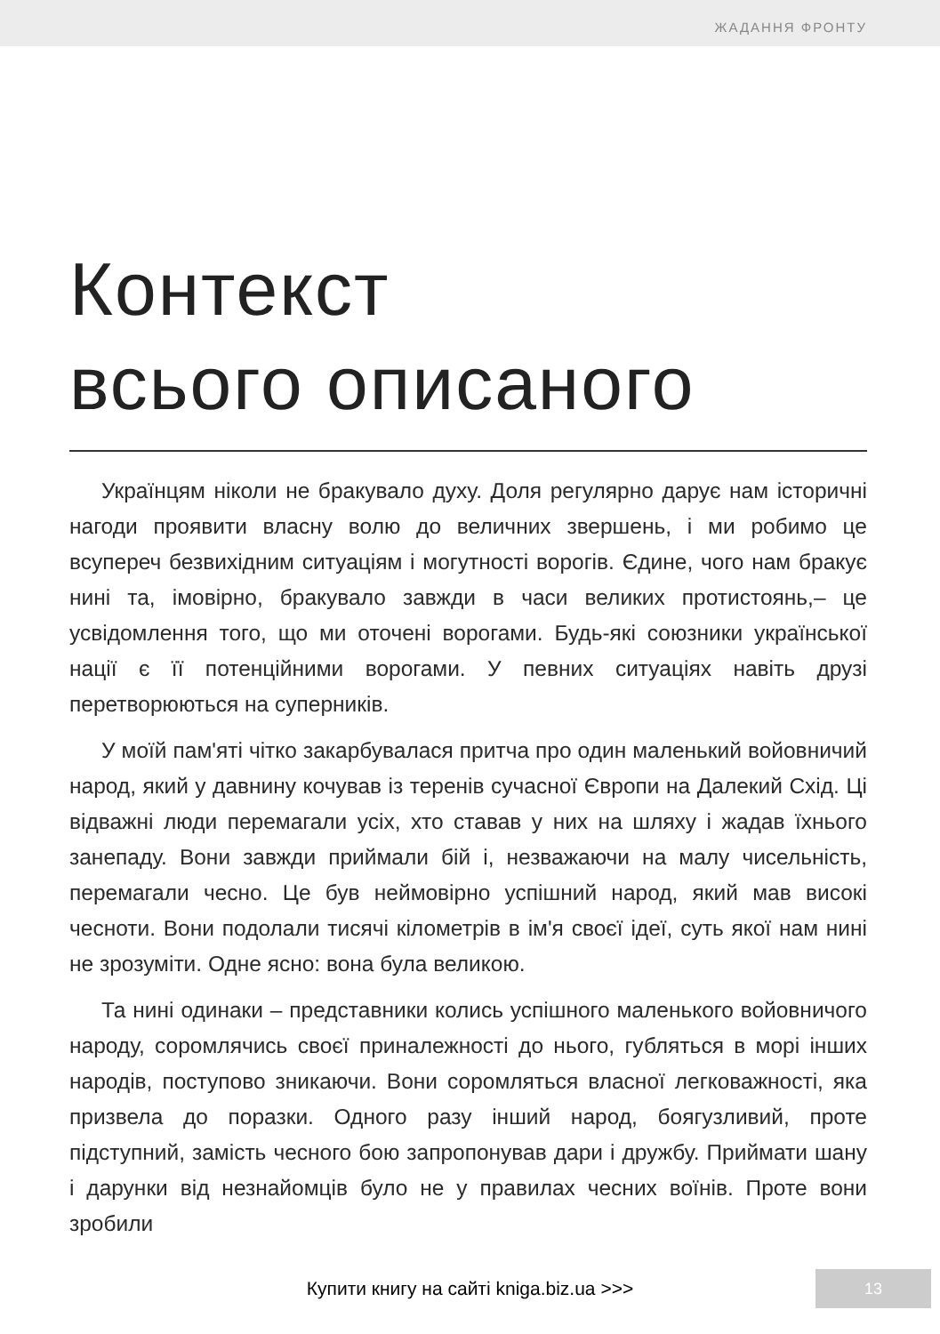ЖАДАННЯ ФРОНТУ
Контекст
всього описаного
Українцям ніколи не бракувало духу. Доля регулярно дарує нам історичні нагоди проявити власну волю до величних звершень, і ми робимо це всупереч безвихідним ситуаціям і могутності ворогів. Єдине, чого нам бракує нині та, імовірно, бракувало завжди в часи великих протистоянь,– це усвідомлення того, що ми оточені ворогами. Будь-які союзники української нації є її потенційними ворогами. У певних ситуаціях навіть друзі перетворюються на суперників.
У моїй пам'яті чітко закарбувалася притча про один маленький войовничий народ, який у давнину кочував із теренів сучасної Європи на Далекий Схід. Ці відважні люди перемагали усіх, хто ставав у них на шляху і жадав їхнього занепаду. Вони завжди приймали бій і, незважаючи на малу чисельність, перемагали чесно. Це був неймовірно успішний народ, який мав високі чесноти. Вони подолали тисячі кілометрів в ім'я своєї ідеї, суть якої нам нині не зрозуміти. Одне ясно: вона була великою.
Та нині одинаки – представники колись успішного маленького войовничого народу, соромлячись своєї приналежності до нього, губляться в морі інших народів, поступово зникаючи. Вони соромляться власної легковажності, яка призвела до поразки. Одного разу інший народ, боягузливий, проте підступний, замість чесного бою запропонував дари і дружбу. Приймати шану і дарунки від незнайомців було не у правилах чесних воїнів. Проте вони зробили
Купити книгу на сайті kniga.biz.ua >>> 13